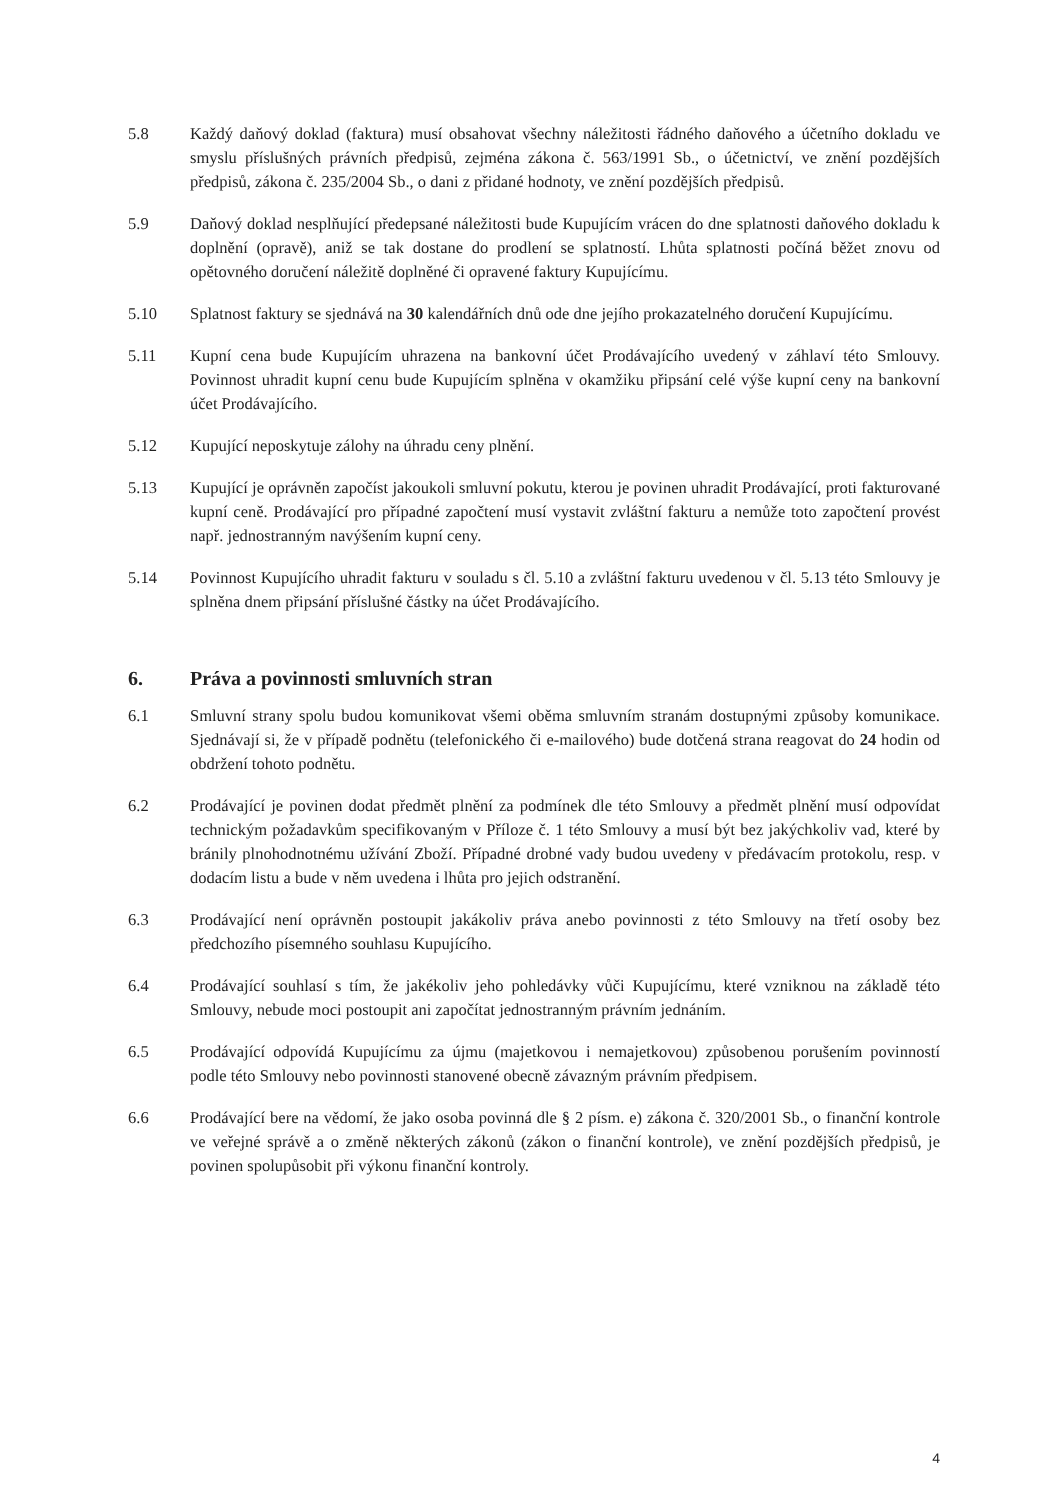5.8 Každý daňový doklad (faktura) musí obsahovat všechny náležitosti řádného daňového a účetního dokladu ve smyslu příslušných právních předpisů, zejména zákona č. 563/1991 Sb., o účetnictví, ve znění pozdějších předpisů, zákona č. 235/2004 Sb., o dani z přidané hodnoty, ve znění pozdějších předpisů.
5.9 Daňový doklad nesplňující předepsané náležitosti bude Kupujícím vrácen do dne splatnosti daňového dokladu k doplnění (opravě), aniž se tak dostane do prodlení se splatností. Lhůta splatnosti počíná běžet znovu od opětovného doručení náležitě doplněné či opravené faktury Kupujícímu.
5.10 Splatnost faktury se sjednává na 30 kalendářních dnů ode dne jejího prokazatelného doručení Kupujícímu.
5.11 Kupní cena bude Kupujícím uhrazena na bankovní účet Prodávajícího uvedený v záhlaví této Smlouvy. Povinnost uhradit kupní cenu bude Kupujícím splněna v okamžiku připsání celé výše kupní ceny na bankovní účet Prodávajícího.
5.12 Kupující neposkytuje zálohy na úhradu ceny plnění.
5.13 Kupující je oprávněn započíst jakoukoli smluvní pokutu, kterou je povinen uhradit Prodávající, proti fakturované kupní ceně. Prodávající pro případné započtení musí vystavit zvláštní fakturu a nemůže toto započtení provést např. jednostranným navýšením kupní ceny.
5.14 Povinnost Kupujícího uhradit fakturu v souladu s čl. 5.10 a zvláštní fakturu uvedenou v čl. 5.13 této Smlouvy je splněna dnem připsání příslušné částky na účet Prodávajícího.
6. Práva a povinnosti smluvních stran
6.1 Smluvní strany spolu budou komunikovat všemi oběma smluvním stranám dostupnými způsoby komunikace. Sjednávají si, že v případě podnětu (telefonického či e-mailového) bude dotčená strana reagovat do 24 hodin od obdržení tohoto podnětu.
6.2 Prodávající je povinen dodat předmět plnění za podmínek dle této Smlouvy a předmět plnění musí odpovídat technickým požadavkům specifikovaným v Příloze č. 1 této Smlouvy a musí být bez jakýchkoliv vad, které by bránily plnohodnotnému užívání Zboží. Případné drobné vady budou uvedeny v předávacím protokolu, resp. v dodacím listu a bude v něm uvedena i lhůta pro jejich odstranění.
6.3 Prodávající není oprávněn postoupit jakákoliv práva anebo povinnosti z této Smlouvy na třetí osoby bez předchozího písemného souhlasu Kupujícího.
6.4 Prodávající souhlasí s tím, že jakékoliv jeho pohledávky vůči Kupujícímu, které vzniknou na základě této Smlouvy, nebude moci postoupit ani započítat jednostranným právním jednáním.
6.5 Prodávající odpovídá Kupujícímu za újmu (majetkovou i nemajetkovou) způsobenou porušením povinností podle této Smlouvy nebo povinnosti stanovené obecně závazným právním předpisem.
6.6 Prodávající bere na vědomí, že jako osoba povinná dle § 2 písm. e) zákona č. 320/2001 Sb., o finanční kontrole ve veřejné správě a o změně některých zákonů (zákon o finanční kontrole), ve znění pozdějších předpisů, je povinen spolupůsobit při výkonu finanční kontroly.
4